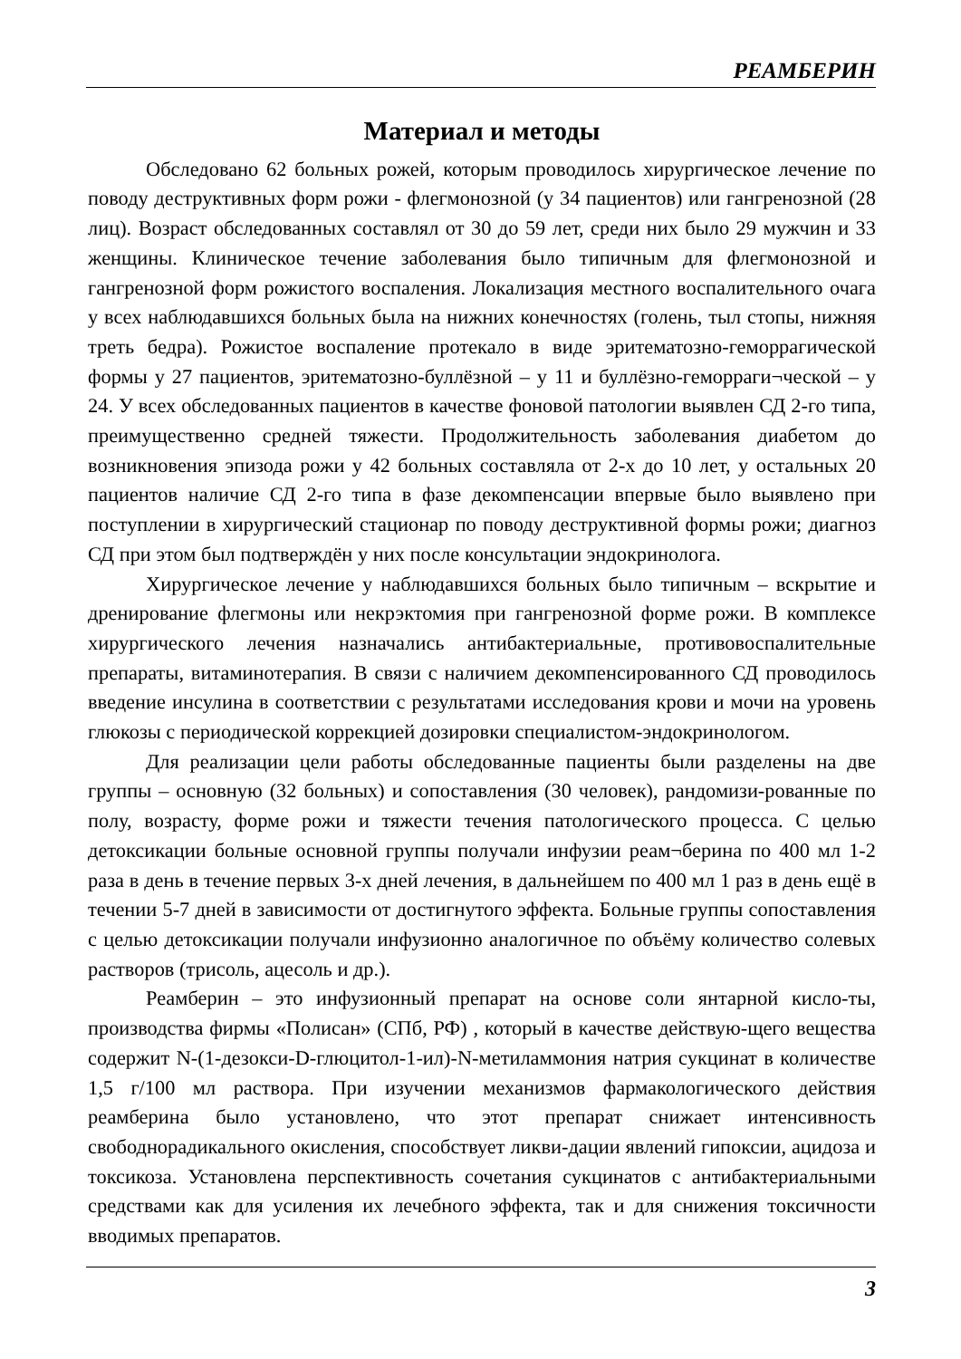РЕАМБЕРИН
Материал и методы
Обследовано 62 больных рожей, которым проводилось хирургическое лечение по поводу деструктивных форм рожи - флегмонозной (у 34 пациентов) или гангренозной (28 лиц). Возраст обследованных составлял от 30 до 59 лет, среди них было 29 мужчин и 33 женщины. Клиническое течение заболевания было типичным для флегмонозной и гангренозной форм рожистого воспаления. Локализация местного воспалительного очага у всех наблюдавшихся больных была на нижних конечностях (голень, тыл стопы, нижняя треть бедра). Рожистое воспаление протекало в виде эритематозно-геморрагической формы у 27 пациентов, эритематозно-буллёзной – у 11 и буллёзно-геморраги¬ческой – у 24. У всех обследованных пациентов в качестве фоновой патологии выявлен СД 2-го типа, преимущественно средней тяжести. Продолжительность заболевания диабетом до возникновения эпизода рожи у 42 больных составляла от 2-х до 10 лет, у остальных 20 пациентов наличие СД 2-го типа в фазе декомпенсации впервые было выявлено при поступлении в хирургический стационар по поводу деструктивной формы рожи; диагноз СД при этом был подтверждён у них после консультации эндокринолога.
Хирургическое лечение у наблюдавшихся больных было типичным – вскрытие и дренирование флегмоны или некрэктомия при гангренозной форме рожи. В комплексе хирургического лечения назначались антибактериальные, противовоспалительные препараты, витаминотерапия. В связи с наличием декомпенсированного СД проводилось введение инсулина в соответствии с результатами исследования крови и мочи на уровень глюкозы с периодической коррекцией дозировки специалистом-эндокринологом.
Для реализации цели работы обследованные пациенты были разделены на две группы – основную (32 больных) и сопоставления (30 человек), рандомизи-рованные по полу, возрасту, форме рожи и тяжести течения патологического процесса. С целью детоксикации больные основной группы получали инфузии реам¬берина по 400 мл 1-2 раза в день в течение первых 3-х дней лечения, в дальнейшем по 400 мл 1 раз в день ещё в течении 5-7 дней в зависимости от достигнутого эффекта. Больные группы сопоставления с целью детоксикации получали инфузионно аналогичное по объёму количество солевых растворов (трисоль, ацесоль и др.).
Реамберин – это инфузионный препарат на основе соли янтарной кисло-ты, производства фирмы «Полисан» (СПб, РФ) , который в качестве действую-щего вещества содержит N-(1-дезокси-D-глюцитол-1-ил)-N-метиламмония натрия сукцинат в количестве 1,5 г/100 мл раствора. При изучении механизмов фармакологического действия реамберина было установлено, что этот препарат снижает интенсивность свободнорадикального окисления, способствует ликви-дации явлений гипоксии, ацидоза и токсикоза. Установлена перспективность сочетания сукцинатов с антибактериальными средствами как для усиления их лечебного эффекта, так и для снижения токсичности вводимых препаратов.
3